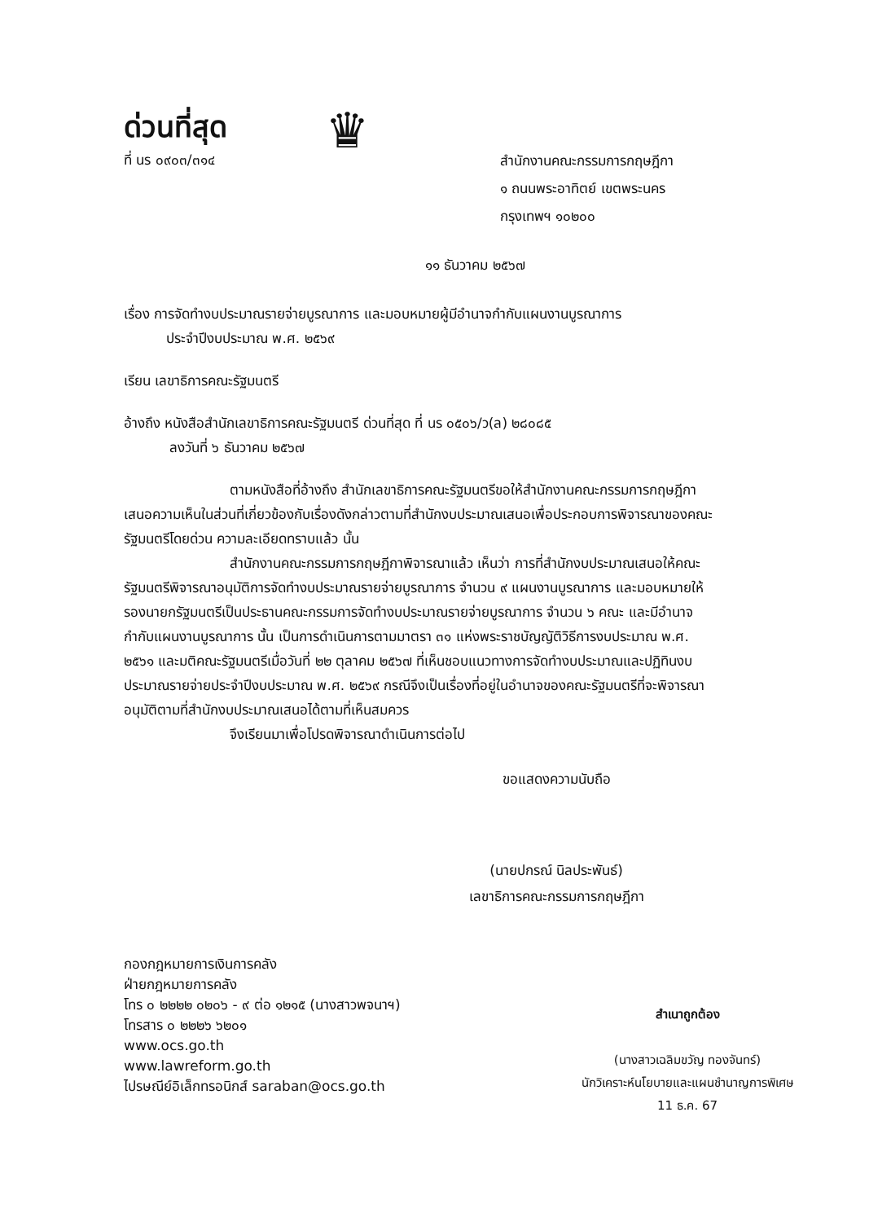ด่วนที่สุด
ที่ นร ๐๙๐๓/๓๑๔
♛
สำนักงานคณะกรรมการกฤษฎีกา
๑ ถนนพระอาทิตย์ เขตพระนคร
กรุงเทพฯ ๑๐๒๐๐
๑๑ ธันวาคม ๒๕๖๗
เรื่อง การจัดทำงบประมาณรายจ่ายบูรณาการ และมอบหมายผู้มีอำนาจกำกับแผนงานบูรณาการ
ประจำปีงบประมาณ พ.ศ. ๒๕๖๙
เรียน เลขาธิการคณะรัฐมนตรี
อ้างถึง หนังสือสำนักเลขาธิการคณะรัฐมนตรี ด่วนที่สุด ที่ นร ๐๕๐๖/ว(ล) ๒๘๐๘๕
ลงวันที่ ๖ ธันวาคม ๒๕๖๗
ตามหนังสือที่อ้างถึง สำนักเลขาธิการคณะรัฐมนตรีขอให้สำนักงานคณะกรรมการกฤษฎีกาเสนอความเห็นในส่วนที่เกี่ยวข้องกับเรื่องดังกล่าวตามที่สำนักงบประมาณเสนอเพื่อประกอบการพิจารณาของคณะรัฐมนตรีโดยด่วน ความละเอียดทราบแล้ว นั้น
สำนักงานคณะกรรมการกฤษฎีกาพิจารณาแล้ว เห็นว่า การที่สำนักงบประมาณเสนอให้คณะรัฐมนตรีพิจารณาอนุมัติการจัดทำงบประมาณรายจ่ายบูรณาการ จำนวน ๙ แผนงานบูรณาการ และมอบหมายให้รองนายกรัฐมนตรีเป็นประธานคณะกรรมการจัดทำงบประมาณรายจ่ายบูรณาการ จำนวน ๖ คณะ และมีอำนาจกำกับแผนงานบูรณาการ นั้น เป็นการดำเนินการตามมาตรา ๓๑ แห่งพระราชบัญญัติวิธีการงบประมาณ พ.ศ. ๒๕๖๑ และมติคณะรัฐมนตรีเมื่อวันที่ ๒๒ ตุลาคม ๒๕๖๗ ที่เห็นชอบแนวทางการจัดทำงบประมาณและปฏิทินงบประมาณรายจ่ายประจำปีงบประมาณ พ.ศ. ๒๕๖๙ กรณีจึงเป็นเรื่องที่อยู่ในอำนาจของคณะรัฐมนตรีที่จะพิจารณาอนุมัติตามที่สำนักงบประมาณเสนอได้ตามที่เห็นสมควร
จึงเรียนมาเพื่อโปรดพิจารณาดำเนินการต่อไป
ขอแสดงความนับถือ
(นายปกรณ์ นิลประพันธ์)
เลขาธิการคณะกรรมการกฤษฎีกา
กองกฎหมายการเงินการคลัง
ฝ่ายกฎหมายการคลัง
โทร ๐ ๒๒๒๒ ๐๒๐๖ - ๙ ต่อ ๑๒๑๕ (นางสาวพจนาฯ)
โทรสาร ๐ ๒๒๒๖ ๖๒๐๑
www.ocs.go.th
www.lawreform.go.th
ไปรษณีย์อิเล็กทรอนิกส์ saraban@ocs.go.th
สำเนาถูกต้อง
(นางสาวเฉลิมขวัญ ทองจันทร์)
นักวิเคราะห์นโยบายและแผนชำนาญการพิเศษ
11 ธ.ค. 67